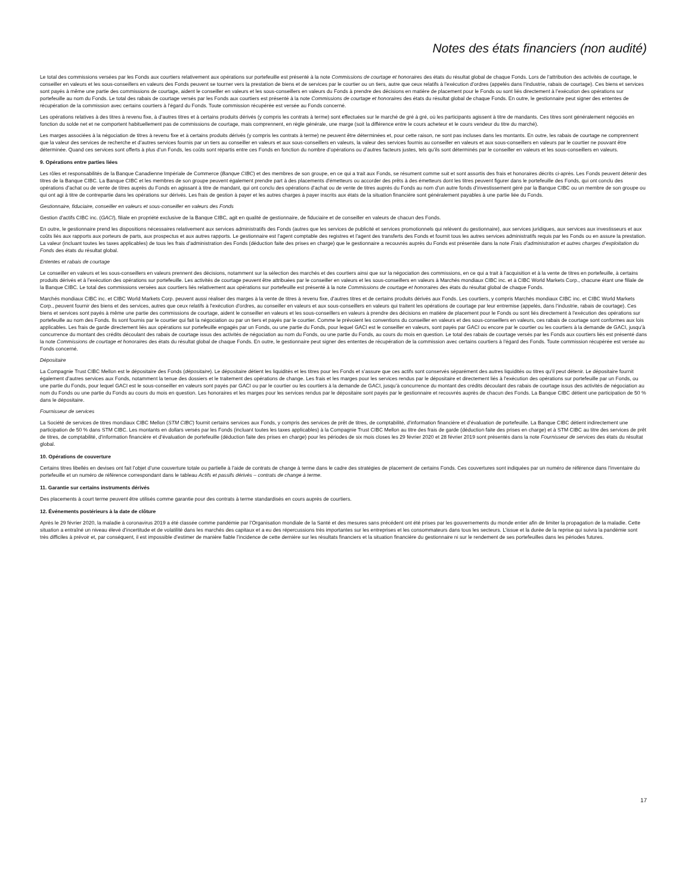Notes des états financiers (non audité)
Le total des commissions versées par les Fonds aux courtiers relativement aux opérations sur portefeuille est présenté à la note Commissions de courtage et honoraires des états du résultat global de chaque Fonds. Lors de l’attribution des activités de courtage, le conseiller en valeurs et les sous-conseillers en valeurs des Fonds peuvent se tourner vers la prestation de biens et de services par le courtier ou un tiers, autre que ceux relatifs à l’exécution d’ordres (appelés dans l’industrie, rabais de courtage). Ces biens et services sont payés à même une partie des commissions de courtage, aident le conseiller en valeurs et les sous-conseillers en valeurs du Fonds à prendre des décisions en matière de placement pour le Fonds ou sont liés directement à l’exécution des opérations sur portefeuille au nom du Fonds. Le total des rabais de courtage versés par les Fonds aux courtiers est présenté à la note Commissions de courtage et honoraires des états du résultat global de chaque Fonds. En outre, le gestionnaire peut signer des ententes de récupération de la commission avec certains courtiers à l’égard du Fonds. Toute commission récupérée est versée au Fonds concerné.
Les opérations relatives à des titres à revenu fixe, à d’autres titres et à certains produits dérivés (y compris les contrats à terme) sont effectuées sur le marché de gré à gré, où les participants agissent à titre de mandants. Ces titres sont généralement négociés en fonction du solde net et ne comportent habituellement pas de commissions de courtage, mais comprennent, en règle générale, une marge (soit la différence entre le cours acheteur et le cours vendeur du titre du marché).
Les marges associées à la négociation de titres à revenu fixe et à certains produits dérivés (y compris les contrats à terme) ne peuvent être déterminées et, pour cette raison, ne sont pas incluses dans les montants. En outre, les rabais de courtage ne comprennent que la valeur des services de recherche et d’autres services fournis par un tiers au conseiller en valeurs et aux sous-conseillers en valeurs, la valeur des services fournis au conseiller en valeurs et aux sous-conseillers en valeurs par le courtier ne pouvant être déterminée. Quand ces services sont offerts à plus d’un Fonds, les coûts sont répartis entre ces Fonds en fonction du nombre d’opérations ou d’autres facteurs justes, tels qu’ils sont déterminés par le conseiller en valeurs et les sous-conseillers en valeurs.
9. Opérations entre parties liées
Les rôles et responsabilités de la Banque Canadienne Impériale de Commerce (Banque CIBC) et des membres de son groupe, en ce qui a trait aux Fonds, se résument comme suit et sont assortis des frais et honoraires décrits ci-après. Les Fonds peuvent détenir des titres de la Banque CIBC. La Banque CIBC et les membres de son groupe peuvent également prendre part à des placements d’émetteurs ou accorder des prêts à des émetteurs dont les titres peuvent figurer dans le portefeuille des Fonds, qui ont conclu des opérations d’achat ou de vente de titres auprès du Fonds en agissant à titre de mandant, qui ont conclu des opérations d’achat ou de vente de titres auprès du Fonds au nom d’un autre fonds d’investissement géré par la Banque CIBC ou un membre de son groupe ou qui ont agi à titre de contrepartie dans les opérations sur dérivés. Les frais de gestion à payer et les autres charges à payer inscrits aux états de la situation financière sont généralement payables à une partie liée du Fonds.
Gestionnaire, fiduciaire, conseiller en valeurs et sous-conseiller en valeurs des Fonds
Gestion d'actifs CIBC inc. (GACI), filiale en propriété exclusive de la Banque CIBC, agit en qualité de gestionnaire, de fiduciaire et de conseiller en valeurs de chacun des Fonds.
En outre, le gestionnaire prend les dispositions nécessaires relativement aux services administratifs des Fonds (autres que les services de publicité et services promotionnels qui relèvent du gestionnaire), aux services juridiques, aux services aux investisseurs et aux coûts liés aux rapports aux porteurs de parts, aux prospectus et aux autres rapports. Le gestionnaire est l’agent comptable des registres et l’agent des transferts des Fonds et fournit tous les autres services administratifs requis par les Fonds ou en assure la prestation. La valeur (incluant toutes les taxes applicables) de tous les frais d’administration des Fonds (déduction faite des prises en charge) que le gestionnaire a recouvrés auprès du Fonds est présentée dans la note Frais d’administration et autres charges d’exploitation du Fonds des états du résultat global.
Ententes et rabais de courtage
Le conseiller en valeurs et les sous-conseillers en valeurs prennent des décisions, notamment sur la sélection des marchés et des courtiers ainsi que sur la négociation des commissions, en ce qui a trait à l’acquisition et à la vente de titres en portefeuille, à certains produits dérivés et à l’exécution des opérations sur portefeuille. Les activités de courtage peuvent être attribuées par le conseiller en valeurs et les sous-conseillers en valeurs à Marchés mondiaux CIBC inc. et à CIBC World Markets Corp., chacune étant une filiale de la Banque CIBC. Le total des commissions versées aux courtiers liés relativement aux opérations sur portefeuille est présenté à la note Commissions de courtage et honoraires des états du résultat global de chaque Fonds.
Marchés mondiaux CIBC inc. et CIBC World Markets Corp. peuvent aussi réaliser des marges à la vente de titres à revenu fixe, d’autres titres et de certains produits dérivés aux Fonds. Les courtiers, y compris Marchés mondiaux CIBC inc. et CIBC World Markets Corp., peuvent fournir des biens et des services, autres que ceux relatifs à l’exécution d’ordres, au conseiller en valeurs et aux sous-conseillers en valeurs qui traitent les opérations de courtage par leur entremise (appelés, dans l’industrie, rabais de courtage). Ces biens et services sont payés à même une partie des commissions de courtage, aident le conseiller en valeurs et les sous-conseillers en valeurs à prendre des décisions en matière de placement pour le Fonds ou sont liés directement à l’exécution des opérations sur portefeuille au nom des Fonds. Ils sont fournis par le courtier qui fait la négociation ou par un tiers et payés par le courtier. Comme le prévoient les conventions du conseiller en valeurs et des sous-conseillers en valeurs, ces rabais de courtage sont conformes aux lois applicables. Les frais de garde directement liés aux opérations sur portefeuille engagés par un Fonds, ou une partie du Fonds, pour lequel GACI est le conseiller en valeurs, sont payés par GACI ou encore par le courtier ou les courtiers à la demande de GACI, jusqu’à concurrence du montant des crédits découlant des rabais de courtage issus des activités de négociation au nom du Fonds, ou une partie du Fonds, au cours du mois en question. Le total des rabais de courtage versés par les Fonds aux courtiers liés est présenté dans la note Commissions de courtage et honoraires des états du résultat global de chaque Fonds. En outre, le gestionnaire peut signer des ententes de récupération de la commission avec certains courtiers à l’égard des Fonds. Toute commission récupérée est versée au Fonds concerné.
Dépositaire
La Compagnie Trust CIBC Mellon est le dépositaire des Fonds (dépositaire). Le dépositaire détient les liquidités et les titres pour les Fonds et s’assure que ces actifs sont conservés séparément des autres liquidités ou titres qu’il peut détenir. Le dépositaire fournit également d’autres services aux Fonds, notamment la tenue des dossiers et le traitement des opérations de change. Les frais et les marges pour les services rendus par le dépositaire et directement liés à l’exécution des opérations sur portefeuille par un Fonds, ou une partie du Fonds, pour lequel GACI est le sous-conseiller en valeurs sont payés par GACI ou par le courtier ou les courtiers à la demande de GACI, jusqu’à concurrence du montant des crédits découlant des rabais de courtage issus des activités de négociation au nom du Fonds ou une partie du Fonds au cours du mois en question. Les honoraires et les marges pour les services rendus par le dépositaire sont payés par le gestionnaire et recouvrés auprès de chacun des Fonds. La Banque CIBC détient une participation de 50 % dans le dépositaire.
Fournisseur de services
La Société de services de titres mondiaux CIBC Mellon (STM CIBC) fournit certains services aux Fonds, y compris des services de prêt de titres, de comptabilité, d’information financière et d’évaluation de portefeuille. La Banque CIBC détient indirectement une participation de 50 % dans STM CIBC. Les montants en dollars versés par les Fonds (incluant toutes les taxes applicables) à la Compagnie Trust CIBC Mellon au titre des frais de garde (déduction faite des prises en charge) et à STM CIBC au titre des services de prêt de titres, de comptabilité, d’information financière et d’évaluation de portefeuille (déduction faite des prises en charge) pour les périodes de six mois closes les 29 février 2020 et 28 février 2019 sont présentés dans la note Fournisseur de services des états du résultat global.
10. Opérations de couverture
Certains titres libellés en devises ont fait l’objet d’une couverture totale ou partielle à l’aide de contrats de change à terme dans le cadre des stratégies de placement de certains Fonds. Ces couvertures sont indiquées par un numéro de référence dans l’inventaire du portefeuille et un numéro de référence correspondant dans le tableau Actifs et passifs dérivés – contrats de change à terme.
11. Garantie sur certains instruments dérivés
Des placements à court terme peuvent être utilisés comme garantie pour des contrats à terme standardisés en cours auprès de courtiers.
12. Événements postérieurs à la date de clôture
Après le 29 février 2020, la maladie à coronavirus 2019 a été classée comme pandémie par l’Organisation mondiale de la Santé et des mesures sans précédent ont été prises par les gouvernements du monde entier afin de limiter la propagation de la maladie. Cette situation a entraîné un niveau élevé d’incertitude et de volatilité dans les marchés des capitaux et a eu des répercussions très importantes sur les entreprises et les consommateurs dans tous les secteurs. L’issue et la durée de la reprise qui suivra la pandémie sont très difficiles à prévoir et, par conséquent, il est impossible d’estimer de manière fiable l’incidence de cette dernière sur les résultats financiers et la situation financière du gestionnaire ni sur le rendement de ses portefeuilles dans les périodes futures.
17